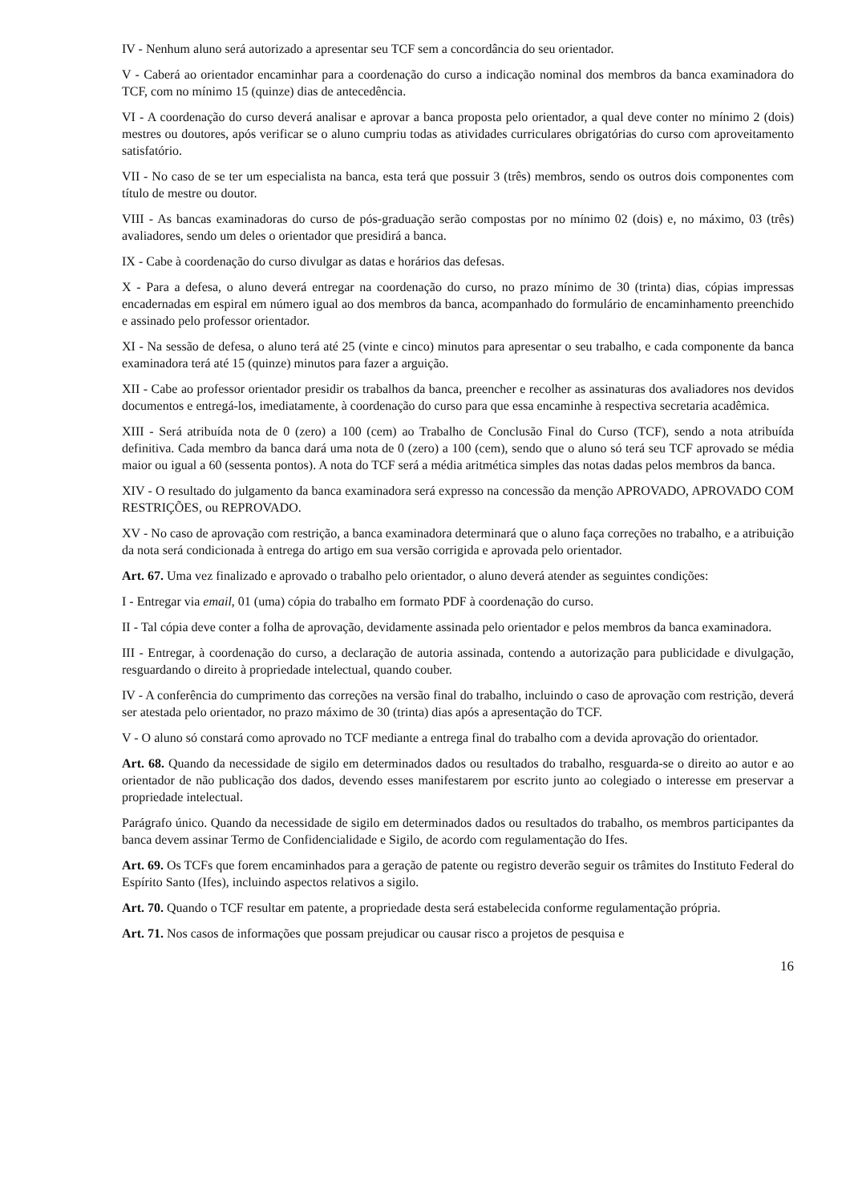IV - Nenhum aluno será autorizado a apresentar seu TCF sem a concordância do seu orientador.
V - Caberá ao orientador encaminhar para a coordenação do curso a indicação nominal dos membros da banca examinadora do TCF, com no mínimo 15 (quinze) dias de antecedência.
VI - A coordenação do curso deverá analisar e aprovar a banca proposta pelo orientador, a qual deve conter no mínimo 2 (dois) mestres ou doutores, após verificar se o aluno cumpriu todas as atividades curriculares obrigatórias do curso com aproveitamento satisfatório.
VII - No caso de se ter um especialista na banca, esta terá que possuir 3 (três) membros, sendo os outros dois componentes com título de mestre ou doutor.
VIII - As bancas examinadoras do curso de pós-graduação serão compostas por no mínimo 02 (dois) e, no máximo, 03 (três) avaliadores, sendo um deles o orientador que presidirá a banca.
IX - Cabe à coordenação do curso divulgar as datas e horários das defesas.
X - Para a defesa, o aluno deverá entregar na coordenação do curso, no prazo mínimo de 30 (trinta) dias, cópias impressas encadernadas em espiral em número igual ao dos membros da banca, acompanhado do formulário de encaminhamento preenchido e assinado pelo professor orientador.
XI - Na sessão de defesa, o aluno terá até 25 (vinte e cinco) minutos para apresentar o seu trabalho, e cada componente da banca examinadora terá até 15 (quinze) minutos para fazer a arguição.
XII - Cabe ao professor orientador presidir os trabalhos da banca, preencher e recolher as assinaturas dos avaliadores nos devidos documentos e entregá-los, imediatamente, à coordenação do curso para que essa encaminhe à respectiva secretaria acadêmica.
XIII - Será atribuída nota de 0 (zero) a 100 (cem) ao Trabalho de Conclusão Final do Curso (TCF), sendo a nota atribuída definitiva. Cada membro da banca dará uma nota de 0 (zero) a 100 (cem), sendo que o aluno só terá seu TCF aprovado se média maior ou igual a 60 (sessenta pontos). A nota do TCF será a média aritmética simples das notas dadas pelos membros da banca.
XIV - O resultado do julgamento da banca examinadora será expresso na concessão da menção APROVADO, APROVADO COM RESTRIÇÕES, ou REPROVADO.
XV - No caso de aprovação com restrição, a banca examinadora determinará que o aluno faça correções no trabalho, e a atribuição da nota será condicionada à entrega do artigo em sua versão corrigida e aprovada pelo orientador.
Art. 67. Uma vez finalizado e aprovado o trabalho pelo orientador, o aluno deverá atender as seguintes condições:
I - Entregar via email, 01 (uma) cópia do trabalho em formato PDF à coordenação do curso.
II - Tal cópia deve conter a folha de aprovação, devidamente assinada pelo orientador e pelos membros da banca examinadora.
III - Entregar, à coordenação do curso, a declaração de autoria assinada, contendo a autorização para publicidade e divulgação, resguardando o direito à propriedade intelectual, quando couber.
IV - A conferência do cumprimento das correções na versão final do trabalho, incluindo o caso de aprovação com restrição, deverá ser atestada pelo orientador, no prazo máximo de 30 (trinta) dias após a apresentação do TCF.
V - O aluno só constará como aprovado no TCF mediante a entrega final do trabalho com a devida aprovação do orientador.
Art. 68. Quando da necessidade de sigilo em determinados dados ou resultados do trabalho, resguarda-se o direito ao autor e ao orientador de não publicação dos dados, devendo esses manifestarem por escrito junto ao colegiado o interesse em preservar a propriedade intelectual.
Parágrafo único. Quando da necessidade de sigilo em determinados dados ou resultados do trabalho, os membros participantes da banca devem assinar Termo de Confidencialidade e Sigilo, de acordo com regulamentação do Ifes.
Art. 69. Os TCFs que forem encaminhados para a geração de patente ou registro deverão seguir os trâmites do Instituto Federal do Espírito Santo (Ifes), incluindo aspectos relativos a sigilo.
Art. 70. Quando o TCF resultar em patente, a propriedade desta será estabelecida conforme regulamentação própria.
Art. 71. Nos casos de informações que possam prejudicar ou causar risco a projetos de pesquisa e
16